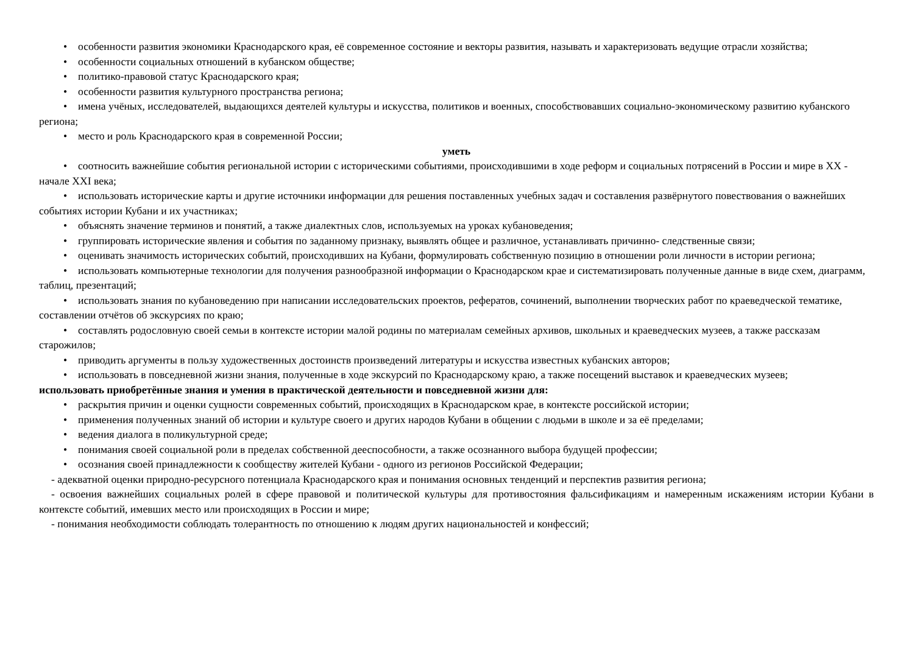• особенности развития экономики Краснодарского края, её современное состояние и векторы развития, называть и характеризовать ведущие отрасли хозяйства;
• особенности социальных отношений в кубанском обществе;
• политико-правовой статус Краснодарского края;
• особенности развития культурного пространства региона;
• имена учёных, исследователей, выдающихся деятелей культуры и искусства, политиков и военных, способствовавших социально-экономическому развитию кубанского региона;
• место и роль Краснодарского края в современной России;
уметь
• соотносить важнейшие события региональной истории с историческими событиями, происходившими в ходе реформ и социальных потрясений в России и мире в XX - начале XXI века;
• использовать исторические карты и другие источники информации для решения поставленных учебных задач и составления развёрнутого повествования о важнейших событиях истории Кубани и их участниках;
• объяснять значение терминов и понятий, а также диалектных слов, используемых на уроках кубановедения;
• группировать исторические явления и события по заданному признаку, выявлять общее и различное, устанавливать причинно- следственные связи;
• оценивать значимость исторических событий, происходивших на Кубани, формулировать собственную позицию в отношении роли личности в истории региона;
• использовать компьютерные технологии для получения разнообразной информации о Краснодарском крае и систематизировать полученные данные в виде схем, диаграмм, таблиц, презентаций;
• использовать знания по кубановедению при написании исследовательских проектов, рефератов, сочинений, выполнении творческих работ по краеведческой тематике, составлении отчётов об экскурсиях по краю;
• составлять родословную своей семьи в контексте истории малой родины по материалам семейных архивов, школьных и краеведческих музеев, а также рассказам старожилов;
• приводить аргументы в пользу художественных достоинств произведений литературы и искусства известных кубанских авторов;
• использовать в повседневной жизни знания, полученные в ходе экскурсий по Краснодарскому краю, а также посещений выставок и краеведческих музеев;
использовать приобретённые знания и умения в практической деятельности и повседневной жизни для:
• раскрытия причин и оценки сущности современных событий, происходящих в Краснодарском крае, в контексте российской истории;
• применения полученных знаний об истории и культуре своего и других народов Кубани в общении с людьми в школе и за её пределами;
• ведения диалога в поликультурной среде;
• понимания своей социальной роли в пределах собственной дееспособности, а также осознанного выбора будущей профессии;
• осознания своей принадлежности к сообществу жителей Кубани - одного из регионов Российской Федерации;
- адекватной оценки природно-ресурсного потенциала Краснодарского края и понимания основных тенденций и перспектив развития региона;
- освоения важнейших социальных ролей в сфере правовой и политической культуры для противостояния фальсификациям и намеренным искажениям истории Кубани в контексте событий, имевших место или происходящих в России и мире;
- понимания необходимости соблюдать толерантность по отношению к людям других национальностей и конфессий;